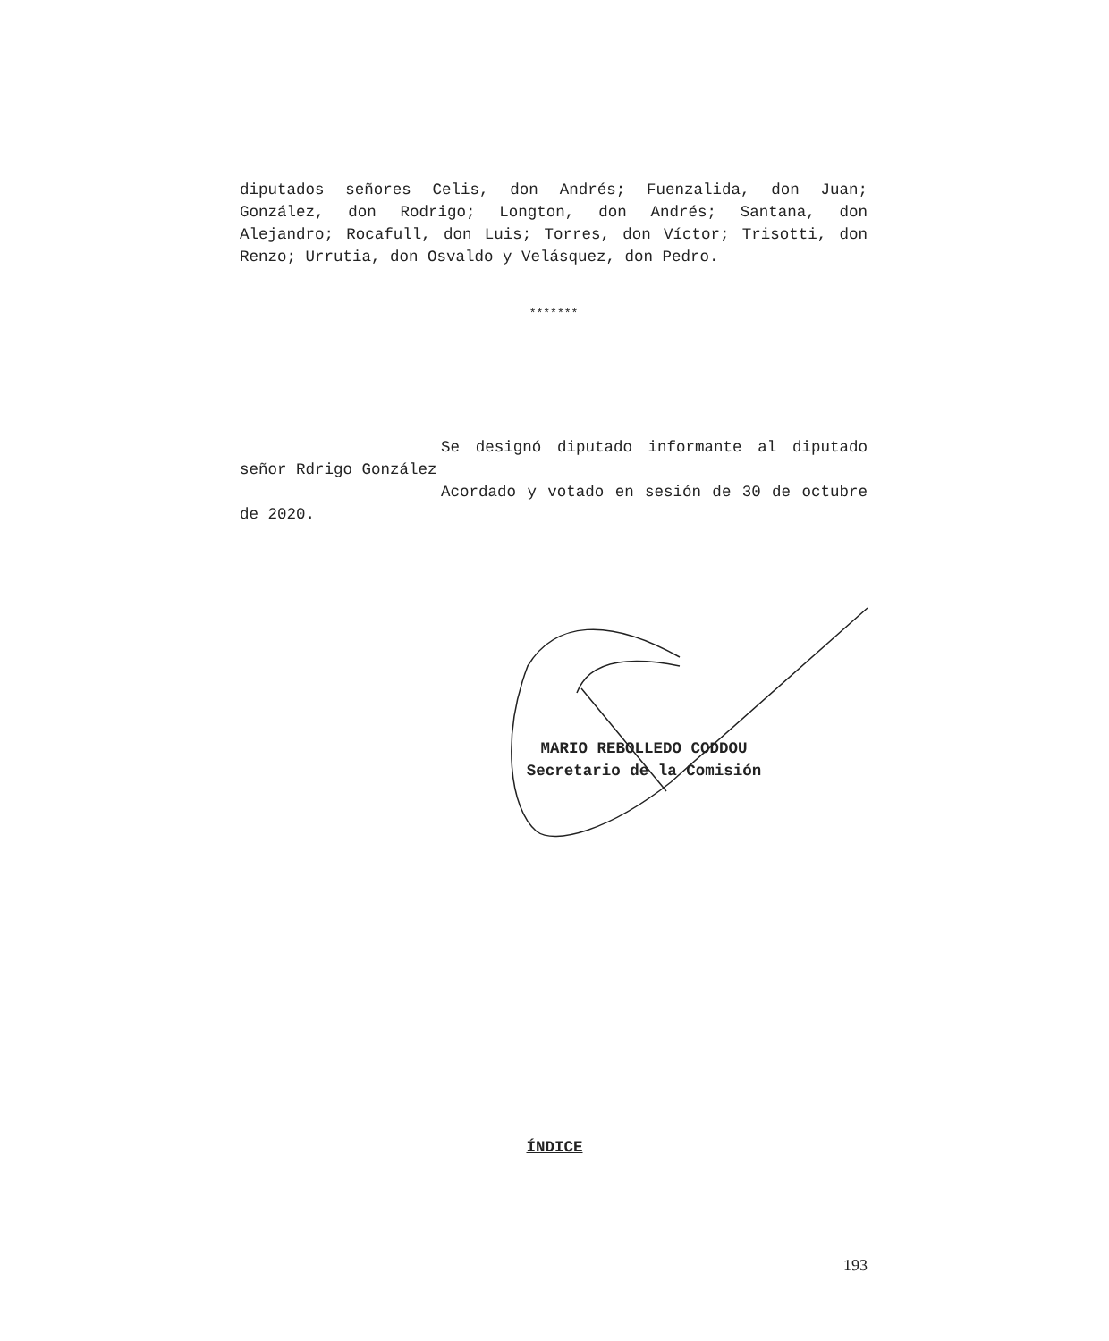diputados señores Celis, don Andrés; Fuenzalida, don Juan; González, don Rodrigo; Longton, don Andrés; Santana, don Alejandro; Rocafull, don Luis; Torres, don Víctor; Trisotti, don Renzo; Urrutia, don Osvaldo y Velásquez, don Pedro.
*******
Se designó diputado informante al diputado señor Rdrigo González
Acordado y votado en sesión de 30 de octubre de 2020.
MARIO REBOLLEDO CODDOU
Secretario de la Comisión
ÍNDICE
193